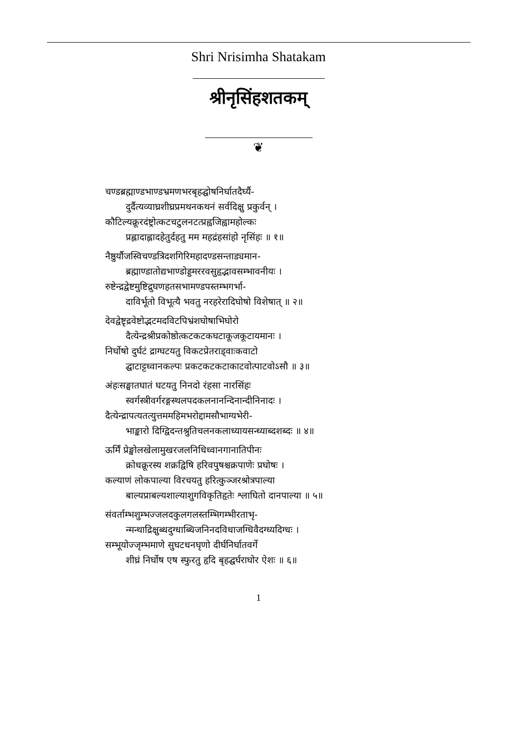Shri Nrisimha Shatakam
श्रीनृसिंहशतकम्
❦
चण्डब्रह्माण्डभाण्डभ्रमणभरबृहद्घोषनिर्घातदैर्घ्यै-
दुर्दैत्यव्याघ्रशीघ्रप्रमथनकथनं सर्वदिक्षु प्रकुर्वन् ।
कौटिल्यक्रूरदंष्ट्रोत्कटचटुलनटत्प्रह्वजिह्वामहोल्कः
प्रह्लादाह्लादहेतुर्दहतु मम महद्रंहसांहो नृसिंहः ॥ १॥
नैष्ठुर्यौजस्विचण्डत्रिदशगिरिमहादण्डसन्ताड्यमान-
ब्रह्माण्डातोद्यभाण्डोड्डमररवसुहृद्भावसम्भावनीयः ।
रुष्टेन्द्रद्वेष्टमुष्टिद्रुघणहतसभामण्डपस्तम्भगर्भा-
दाविर्भूतो विभूत्यै भवतु नरहरेरादिघोषो विशेषात् ॥ २॥
देवद्वेष्टृद्रवेष्टोद्भटमदविटपिभ्रंशघोषाभिघोरो
दैत्येन्द्रश्रीप्रकोष्ठोत्कटकटकघटाकूजकूटायमानः ।
निर्घोषो दुर्घटं द्राग्घटयतु विकटप्रेतराड्वाःकवाटो
द्घाटाट्टध्वानकल्पः प्रकटकटकटाकाटवोत्पाटवोऽसौ ॥ ३॥
अंहःसङ्घातघातं घटयतु निनदो रंहसा नारसिंहः
स्वर्गस्त्रीवर्गरङ्गस्थलपदकलनानन्दिनान्दीनिनादः ।
दैत्येन्द्रापत्यतत्युत्तममहिमभरोद्दामसौभाग्यभेरी-
भाङ्कारो दिग्द्विदन्तश्रुतिचलनकलाध्यायसन्ध्याब्दशब्दः ॥ ४॥
ऊर्मिं प्रेङ्खोलखेलामुखरजलनिधिध्वानगानातिपीनः
क्रोधक्रूरस्य शक्रद्विषि हरिवपुषश्चक्रपाणेः प्रघोषः ।
कल्याणं लोकपाल्या विरचयतु हरित्कुञ्जरश्रोत्रपाल्या
बाल्यप्राबल्यशाल्याशुगविकृतिहृतेः श्लाघितो दानपाल्या ॥ ५॥
संवर्ताम्भशुम्भज्जलदकुलगलस्तम्भिगम्भीरताभृ-
न्मन्थाद्रिक्षुब्धदुग्धाब्धिजनिनदविधाजग्धिवैदग्ध्यदिग्धः ।
सम्भूयोज्जृम्भमाणे सुघटधनघृणो दीर्घनिर्घातवर्गे
शीघ्रं निर्घोष एष स्फुरतु हृदि बृहद्घर्घराघोर ऐशः ॥ ६॥
1